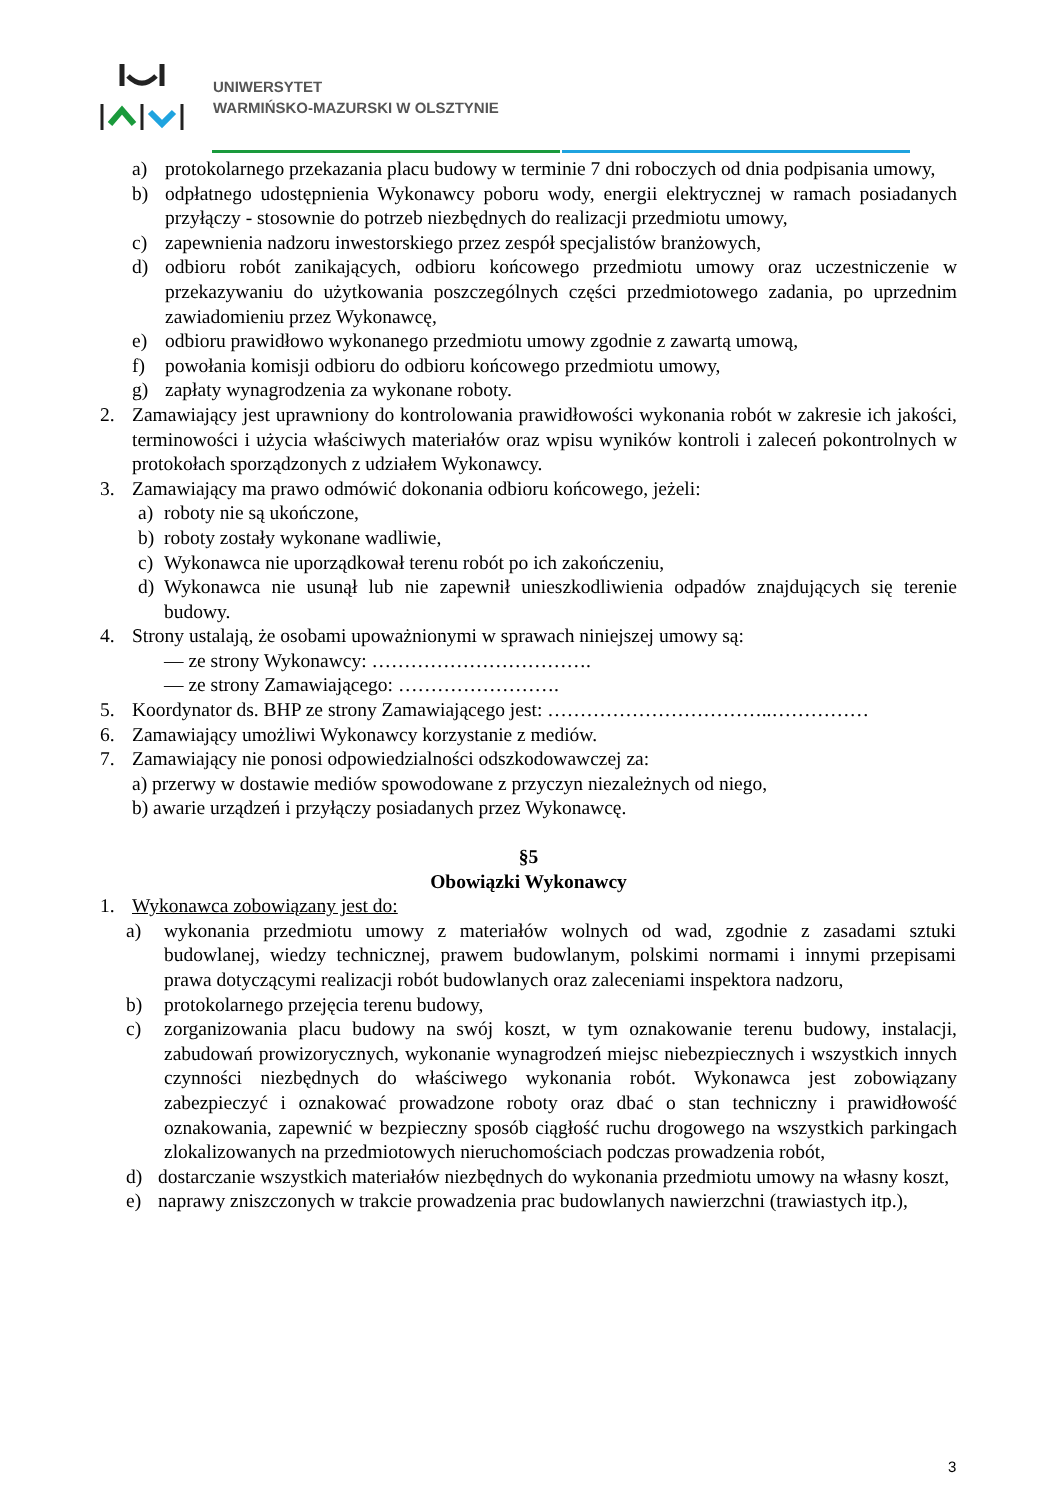UNIWERSYTET
WARMIŃSKO-MAZURSKI W OLSZTYNIE
a) protokolarnego przekazania placu budowy w terminie 7 dni roboczych od dnia podpisania umowy,
b) odpłatnego udostępnienia Wykonawcy poboru wody, energii elektrycznej w ramach posiadanych przyłączy - stosownie do potrzeb niezbędnych do realizacji przedmiotu umowy,
c) zapewnienia nadzoru inwestorskiego przez zespół specjalistów branżowych,
d) odbioru robót zanikających, odbioru końcowego przedmiotu umowy oraz uczestniczenie w przekazywaniu do użytkowania poszczególnych części przedmiotowego zadania, po uprzednim zawiadomieniu przez Wykonawcę,
e) odbioru prawidłowo wykonanego przedmiotu umowy zgodnie z zawartą umową,
f) powołania komisji odbioru do odbioru końcowego przedmiotu umowy,
g) zapłaty wynagrodzenia za wykonane roboty.
2. Zamawiający jest uprawniony do kontrolowania prawidłowości wykonania robót w zakresie ich jakości, terminowości i użycia właściwych materiałów oraz wpisu wyników kontroli i zaleceń pokontrolnych w protokołach sporządzonych z udziałem Wykonawcy.
3. Zamawiający ma prawo odmówić dokonania odbioru końcowego, jeżeli:
a) roboty nie są ukończone,
b) roboty zostały wykonane wadliwie,
c) Wykonawca nie uporządkował terenu robót po ich zakończeniu,
d) Wykonawca nie usunął lub nie zapewnił unieszkodliwienia odpadów znajdujących się terenie budowy.
4. Strony ustalają, że osobami upoważnionymi w sprawach niniejszej umowy są:
— ze strony Wykonawcy: …………………………….
— ze strony Zamawiającego: …………………….
5. Koordynator ds. BHP ze strony Zamawiającego jest: ……………………………..……………
6. Zamawiający umożliwi Wykonawcy korzystanie z mediów.
7. Zamawiający nie ponosi odpowiedzialności odszkodowawczej za:
a) przerwy w dostawie mediów spowodowane z przyczyn niezależnych od niego,
b) awarie urządzeń i przyłączy posiadanych przez Wykonawcę.
§5
Obowiązki Wykonawcy
1. Wykonawca zobowiązany jest do:
a) wykonania przedmiotu umowy z materiałów wolnych od wad, zgodnie z zasadami sztuki budowlanej, wiedzy technicznej, prawem budowlanym, polskimi normami i innymi przepisami prawa dotyczącymi realizacji robót budowlanych oraz zaleceniami inspektora nadzoru,
b) protokolarnego przejęcia terenu budowy,
c) zorganizowania placu budowy na swój koszt, w tym oznakowanie terenu budowy, instalacji, zabudowań prowizorycznych, wykonanie wynagrodzeń miejsc niebezpiecznych i wszystkich innych czynności niezbędnych do właściwego wykonania robót. Wykonawca jest zobowiązany zabezpieczyć i oznakować prowadzone roboty oraz dbać o stan techniczny i prawidłowość oznakowania, zapewnić w bezpieczny sposób ciągłość ruchu drogowego na wszystkich parkingach zlokalizowanych na przedmiotowych nieruchomościach podczas prowadzenia robót,
d) dostarczanie wszystkich materiałów niezbędnych do wykonania przedmiotu umowy na własny koszt,
e) naprawy zniszczonych w trakcie prowadzenia prac budowlanych nawierzchni (trawiastych itp.),
3